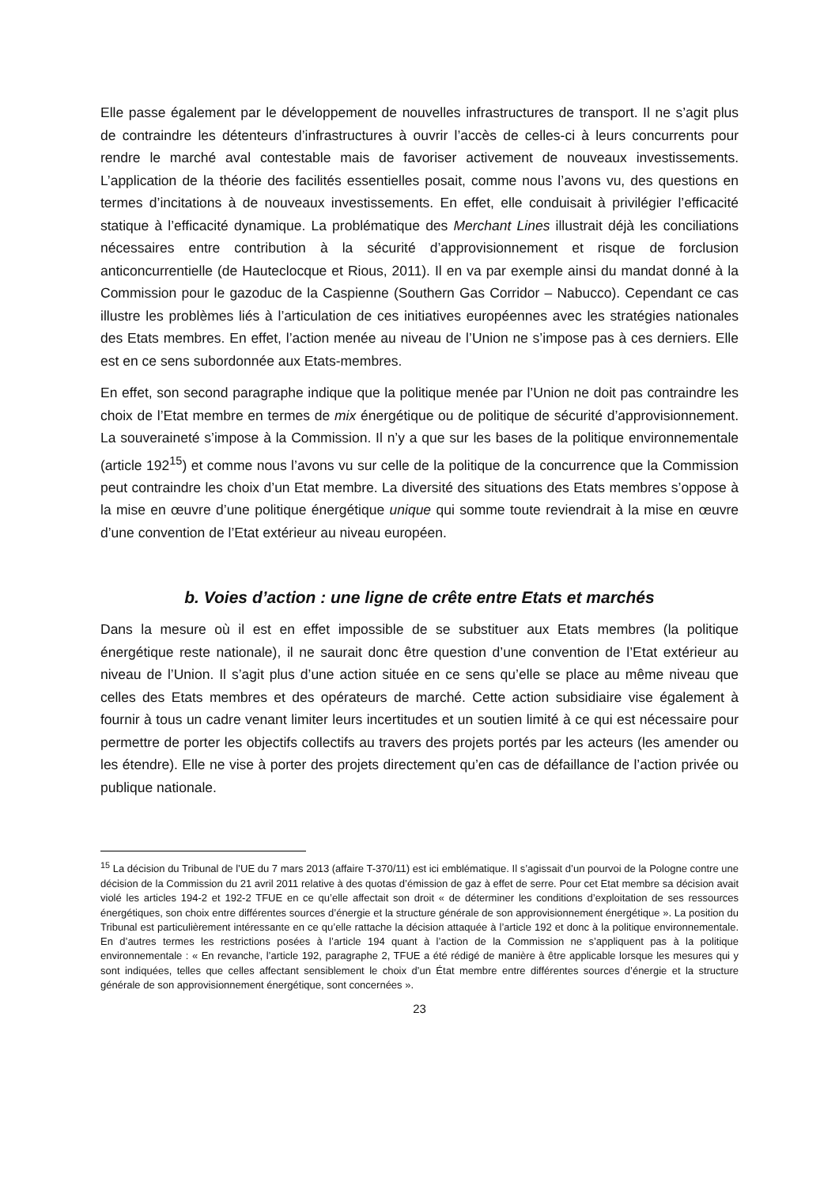Elle passe également par le développement de nouvelles infrastructures de transport. Il ne s’agit plus de contraindre les détenteurs d’infrastructures à ouvrir l’accès de celles-ci à leurs concurrents pour rendre le marché aval contestable mais de favoriser activement de nouveaux investissements. L’application de la théorie des facilités essentielles posait, comme nous l’avons vu, des questions en termes d’incitations à de nouveaux investissements. En effet, elle conduisait à privilégier l’efficacité statique à l’efficacité dynamique. La problématique des Merchant Lines illustrait déjà les conciliations nécessaires entre contribution à la sécurité d’approvisionnement et risque de forclusion anticoncurrentielle (de Hauteclocque et Rious, 2011). Il en va par exemple ainsi du mandat donné à la Commission pour le gazoduc de la Caspienne (Southern Gas Corridor – Nabucco). Cependant ce cas illustre les problèmes liés à l’articulation de ces initiatives européennes avec les stratégies nationales des Etats membres. En effet, l’action menée au niveau de l’Union ne s’impose pas à ces derniers. Elle est en ce sens subordonnée aux Etats-membres.
En effet, son second paragraphe indique que la politique menée par l’Union ne doit pas contraindre les choix de l’Etat membre en termes de mix énergétique ou de politique de sécurité d’approvisionnement. La souveraineté s’impose à la Commission. Il n’y a que sur les bases de la politique environnementale (article 192<sup>15</sup>) et comme nous l’avons vu sur celle de la politique de la concurrence que la Commission peut contraindre les choix d’un Etat membre. La diversité des situations des Etats membres s’oppose à la mise en œuvre d’une politique énergétique unique qui somme toute reviendrait à la mise en œuvre d’une convention de l’Etat extérieur au niveau européen.
b. Voies d’action : une ligne de crête entre Etats et marchés
Dans la mesure où il est en effet impossible de se substituer aux Etats membres (la politique énergétique reste nationale), il ne saurait donc être question d’une convention de l’Etat extérieur au niveau de l’Union. Il s’agit plus d’une action située en ce sens qu’elle se place au même niveau que celles des Etats membres et des opérateurs de marché. Cette action subsidiaire vise également à fournir à tous un cadre venant limiter leurs incertitudes et un soutien limité à ce qui est nécessaire pour permettre de porter les objectifs collectifs au travers des projets portés par les acteurs (les amender ou les étendre). Elle ne vise à porter des projets directement qu’en cas de défaillance de l’action privée ou publique nationale.
<sup>15</sup> La décision du Tribunal de l’UE du 7 mars 2013 (affaire T-370/11) est ici emblématique. Il s’agissait d’un pourvoi de la Pologne contre une décision de la Commission du 21 avril 2011 relative à des quotas d’émission de gaz à effet de serre. Pour cet Etat membre sa décision avait violé les articles 194-2 et 192-2 TFUE en ce qu’elle affectait son droit « de déterminer les conditions d’exploitation de ses ressources énergétiques, son choix entre différentes sources d’énergie et la structure générale de son approvisionnement énergétique ». La position du Tribunal est particulièrement intéressante en ce qu’elle rattache la décision attaquée à l’article 192 et donc à la politique environnementale. En d’autres termes les restrictions posées à l’article 194 quant à l’action de la Commission ne s’appliquent pas à la politique environnementale : « En revanche, l’article 192, paragraphe 2, TFUE a été rédigé de manière à être applicable lorsque les mesures qui y sont indiquées, telles que celles affectant sensiblement le choix d’un État membre entre différentes sources d’énergie et la structure générale de son approvisionnement énergétique, sont concernées ».
23